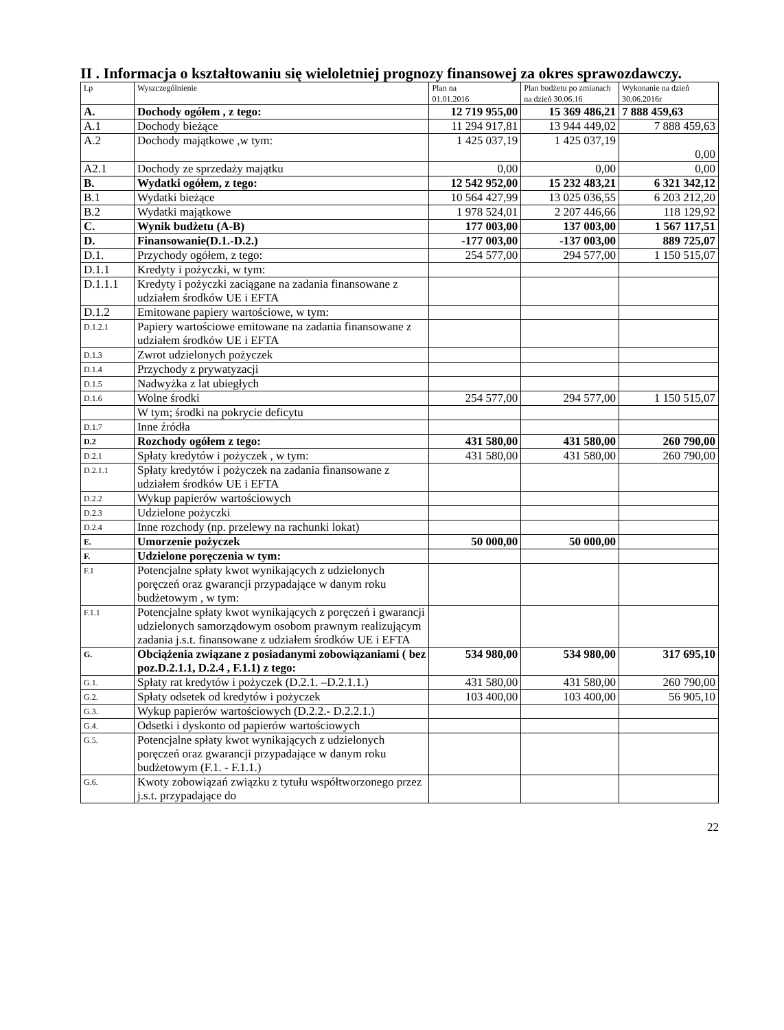II . Informacja o kształtowaniu się wieloletniej prognozy finansowej za okres sprawozdawczy.
| Lp | Wyszczególnienie | Plan na 01.01.2016 | Plan budżetu po zmianach na dzień 30.06.16 | Wykonanie na dzień 30.06.2016r |
| A. | Dochody ogółem , z tego: | 12 719 955,00 | 15 369 486,21 | 7 888 459,63 |
| A.1 | Dochody bieżące | 11 294 917,81 | 13 944 449,02 | 7 888 459,63 |
| A.2 | Dochody majątkowe ,w tym: | 1 425 037,19 | 1 425 037,19 | 0,00 |
| A2.1 | Dochody ze sprzedaży majątku | 0,00 | 0,00 | 0,00 |
| B. | Wydatki ogółem, z tego: | 12 542 952,00 | 15 232 483,21 | 6 321 342,12 |
| B.1 | Wydatki bieżące | 10 564 427,99 | 13 025 036,55 | 6 203 212,20 |
| B.2 | Wydatki majątkowe | 1 978 524,01 | 2 207 446,66 | 118 129,92 |
| C. | Wynik budżetu (A-B) | 177 003,00 | 137 003,00 | 1 567 117,51 |
| D. | Finansowanie(D.1.-D.2.) | -177 003,00 | -137 003,00 | 889 725,07 |
| D.1. | Przychody ogółem, z tego: | 254 577,00 | 294 577,00 | 1 150 515,07 |
| D.1.1 | Kredyty i pożyczki, w tym: | | | |
| D.1.1.1 | Kredyty i pożyczki zaciągane na zadania finansowane z udziałem środków UE i EFTA | | | |
| D.1.2 | Emitowane papiery wartościowe, w tym: | | | |
| D.1.2.1 | Papiery wartościowe emitowane na zadania finansowane z udziałem środków UE i EFTA | | | |
| D.1.3 | Zwrot udzielonych pożyczek | | | |
| D.1.4 | Przychody z prywatyzacji | | | |
| D.1.5 | Nadwyżka z lat ubiegłych | | | |
| D.1.6 | Wolne środki | 254 577,00 | 294 577,00 | 1 150 515,07 |
| | W tym; środki na pokrycie deficytu | | | |
| D.1.7 | Inne źródła | | | |
| D.2 | Rozchody ogółem z tego: | 431 580,00 | 431 580,00 | 260 790,00 |
| D.2.1 | Spłaty kredytów i pożyczek , w tym: | 431 580,00 | 431 580,00 | 260 790,00 |
| D.2.1.1 | Spłaty kredytów i pożyczek na zadania finansowane z udziałem środków UE i EFTA | | | |
| D.2.2 | Wykup papierów wartościowych | | | |
| D.2.3 | Udzielone pożyczki | | | |
| D.2.4 | Inne rozchody (np. przelewy na rachunki lokat) | | | |
| E. | Umorzenie pożyczek | 50 000,00 | 50 000,00 | |
| F. | Udzielone poręczenia w tym: | | | |
| F.1 | Potencjalne spłaty kwot wynikających z udzielonych poręczeń oraz gwarancji przypadające w danym roku budżetowym , w tym: | | | |
| F.1.1 | Potencjalne spłaty kwot wynikających z poręczeń i gwarancji udzielonych samorządowym osobom prawnym realizującym zadania j.s.t. finansowane z udziałem środków UE i EFTA | | | |
| G. | Obciążenia związane z posiadanymi zobowiązaniami ( bez poz.D.2.1.1, D.2.4 , F.1.1) z tego: | 534 980,00 | 534 980,00 | 317 695,10 |
| G.1. | Spłaty rat kredytów i pożyczek (D.2.1. –D.2.1.1.) | 431 580,00 | 431 580,00 | 260 790,00 |
| G.2. | Spłaty odsetek od kredytów i pożyczek | 103 400,00 | 103 400,00 | 56 905,10 |
| G.3. | Wykup papierów wartościowych (D.2.2.- D.2.2.1.) | | | |
| G.4. | Odsetki i dyskonto od papierów wartościowych | | | |
| G.5. | Potencjalne spłaty kwot wynikających z udzielonych poręczeń oraz gwarancji przypadające w danym roku budżetowym (F.1. - F.1.1.) | | | |
| G.6. | Kwoty zobowiązań związku z tytułu współtworzonego przez j.s.t. przypadające do | | | |
22